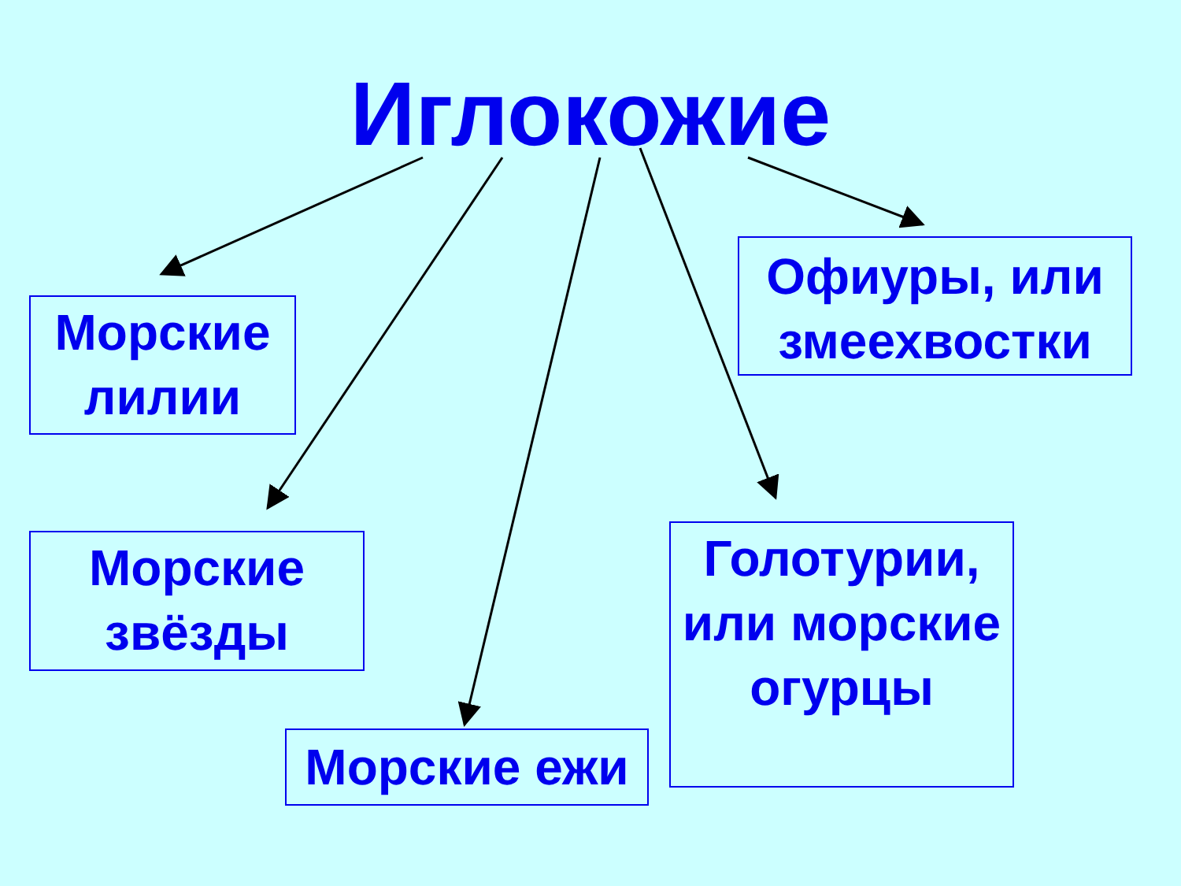Иглокожие
Морские лилии
Морские звёзды
Морские ежи
Голотурии, или морские огурцы
Офиуры, или змеехвостки